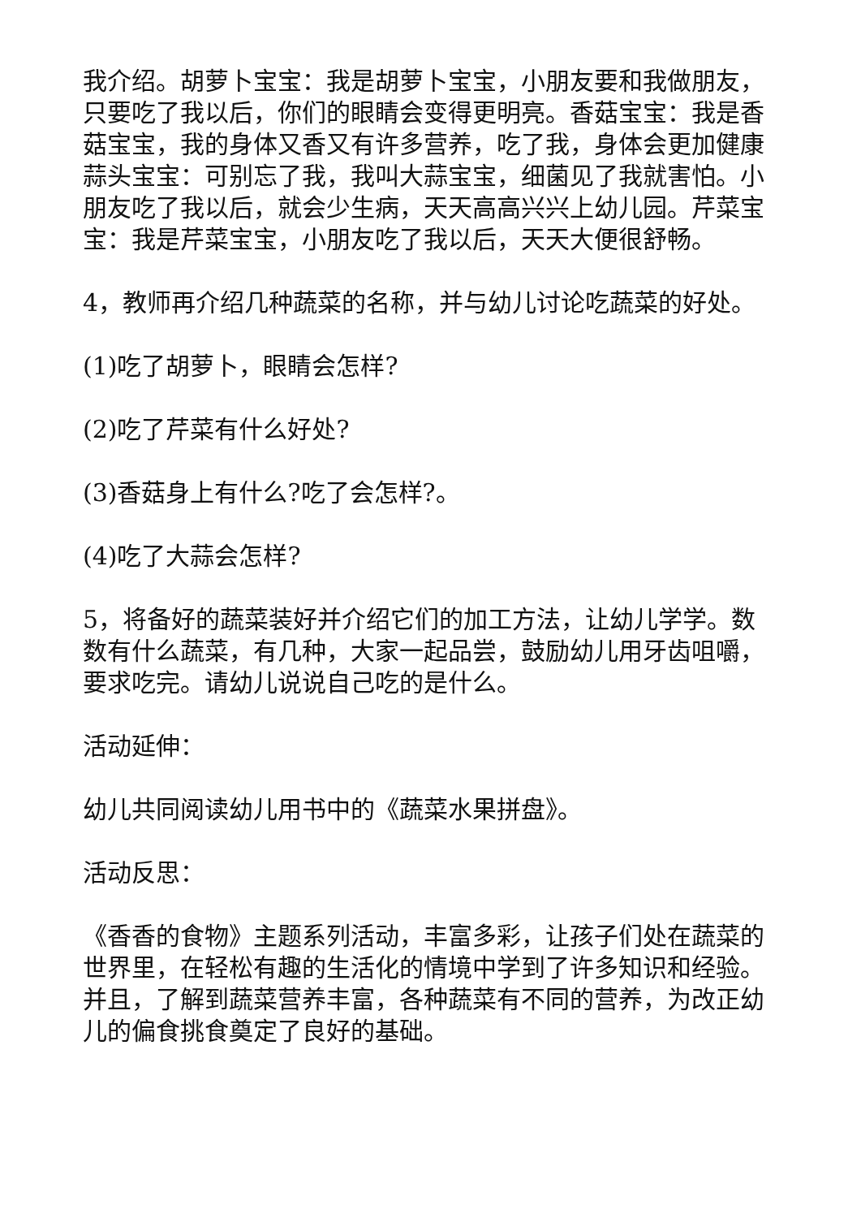我介绍。胡萝卜宝宝：我是胡萝卜宝宝，小朋友要和我做朋友，只要吃了我以后，你们的眼睛会变得更明亮。香菇宝宝：我是香菇宝宝，我的身体又香又有许多营养，吃了我，身体会更加健康蒜头宝宝：可别忘了我，我叫大蒜宝宝，细菌见了我就害怕。小朋友吃了我以后，就会少生病，天天高高兴兴上幼儿园。芹菜宝宝：我是芹菜宝宝，小朋友吃了我以后，天天大便很舒畅。
4，教师再介绍几种蔬菜的名称，并与幼儿讨论吃蔬菜的好处。
(1)吃了胡萝卜，眼睛会怎样?
(2)吃了芹菜有什么好处?
(3)香菇身上有什么?吃了会怎样?。
(4)吃了大蒜会怎样?
5，将备好的蔬菜装好并介绍它们的加工方法，让幼儿学学。数数有什么蔬菜，有几种，大家一起品尝，鼓励幼儿用牙齿咀嚼，要求吃完。请幼儿说说自己吃的是什么。
活动延伸：
幼儿共同阅读幼儿用书中的《蔬菜水果拼盘》。
活动反思：
《香香的食物》主题系列活动，丰富多彩，让孩子们处在蔬菜的世界里，在轻松有趣的生活化的情境中学到了许多知识和经验。并且，了解到蔬菜营养丰富，各种蔬菜有不同的营养，为改正幼儿的偏食挑食奠定了良好的基础。